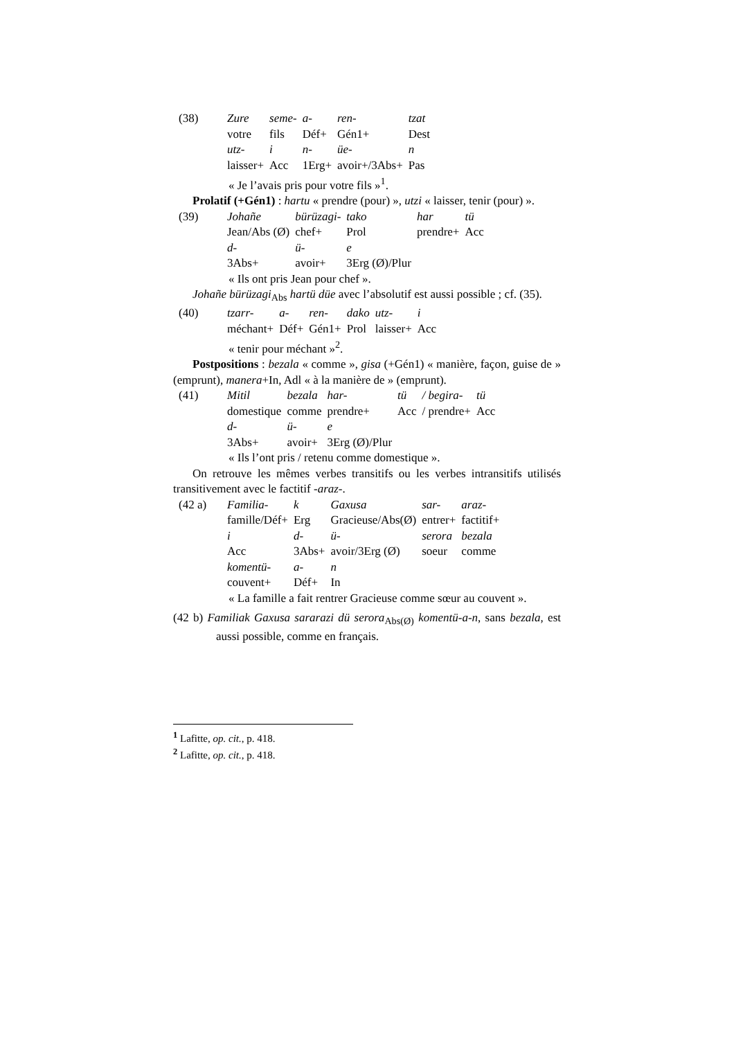| (38) | Zure | seme- | a- | ren- | tzat |
| | votre | fils | Déf+ | Gén1+ | Dest |
| | utz- | i | n- | üe- | n |
| | laisser+ | Acc | 1Erg+ | avoir+/3Abs+ | Pas |
« Je l’avais pris pour votre fils »<sup>1</sup>.
Prolatif (+Gén1) : hartu « prendre (pour) », utzi « laisser, tenir (pour) ».
| (39) | Johañe | bürüzagi- | tako | har | tü |
| | Jean/Abs (Ø) | chef+ | Prol | prendre+ | Acc |
| | d- | ü- | e | | |
| | 3Abs+ | avoir+ | 3Erg (Ø)/Plur | | |
« Ils ont pris Jean pour chef ».
Johañe bürüzagi<sub>Abs</sub> hartü düe avec l’absolutif est aussi possible ; cf. (35).
| (40) | tzarr- | a- | ren- | dako | utz- | i |
| | méchant+ | Déf+ | Gén1+ | Prol | laisser+ | Acc |
« tenir pour méchant »<sup>2</sup>.
Postpositions : bezala « comme », gisa (+Gén1) « manière, façon, guise de » (emprunt), manera+In, Adl « à la manière de » (emprunt).
| (41) | Mitil | bezala | har- | tü | / begira- | tü |
| | domestique | comme | prendre+ | Acc | / prendre+ | Acc |
| | d- | ü- | e | | | |
| | 3Abs+ | avoir+ | 3Erg (Ø)/Plur | | | |
« Ils l’ont pris / retenu comme domestique ».
On retrouve les mêmes verbes transitifs ou les verbes intransitifs utilisés transitivement avec le factitif -araz-.
| (42 a) | Familia- | k | Gaxusa | sar- | araz- |
| | famille/Déf+ | Erg | Gracieuse/Abs(Ø) | entrer+ | factitif+ |
| | i | d- | ü- | serora | bezala |
| | Acc | 3Abs+ | avoir/3Erg (Ø) | soeur | comme |
| | komentü- | a- | n | | |
| | couvent+ | Déf+ | In | | |
« La famille a fait rentrer Gracieuse comme sœur au couvent ».
(42 b) Familiak Gaxusa sararazi dü serora<sub>Abs(Ø)</sub> komentü-a-n, sans bezala, est aussi possible, comme en français.
<sup>1</sup> Lafitte, op. cit., p. 418.
<sup>2</sup> Lafitte, op. cit., p. 418.